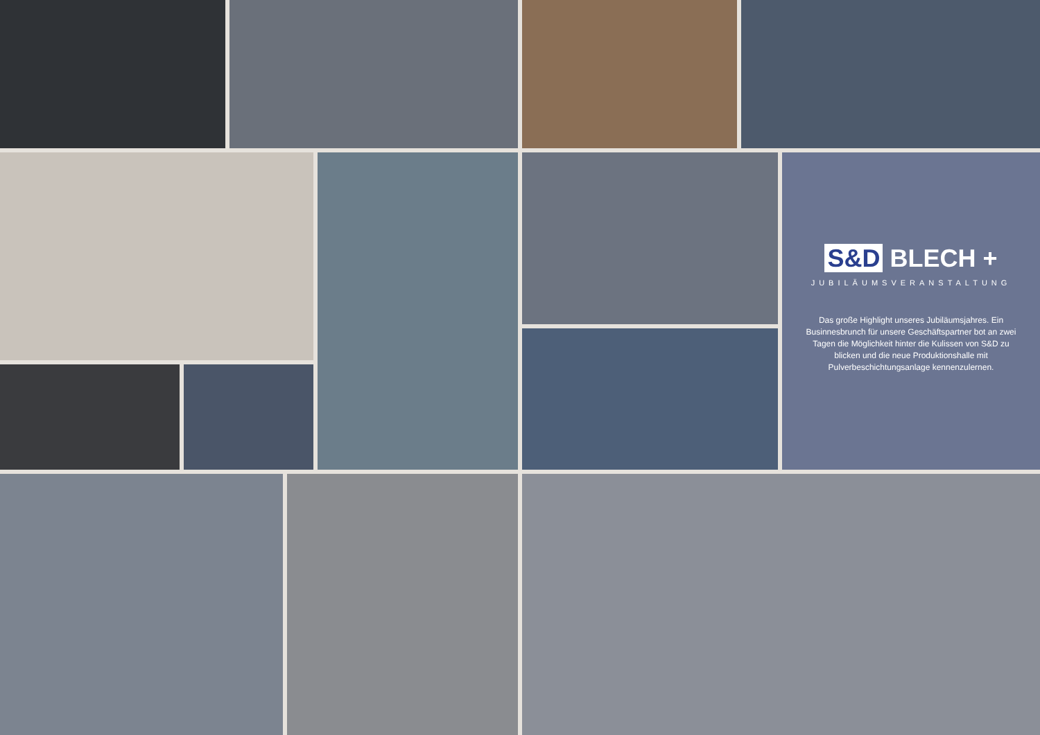S&D BLECH +
JUBILÄUMSVERANSTALTUNG
Das große Highlight unseres Jubiläumsjahres. Ein Businnesbrunch für unsere Geschäftspartner bot an zwei Tagen die Möglichkeit hinter die Kulissen von S&D zu blicken und die neue Produktionshalle mit Pulverbeschichtungsanlage kennenzulernen.